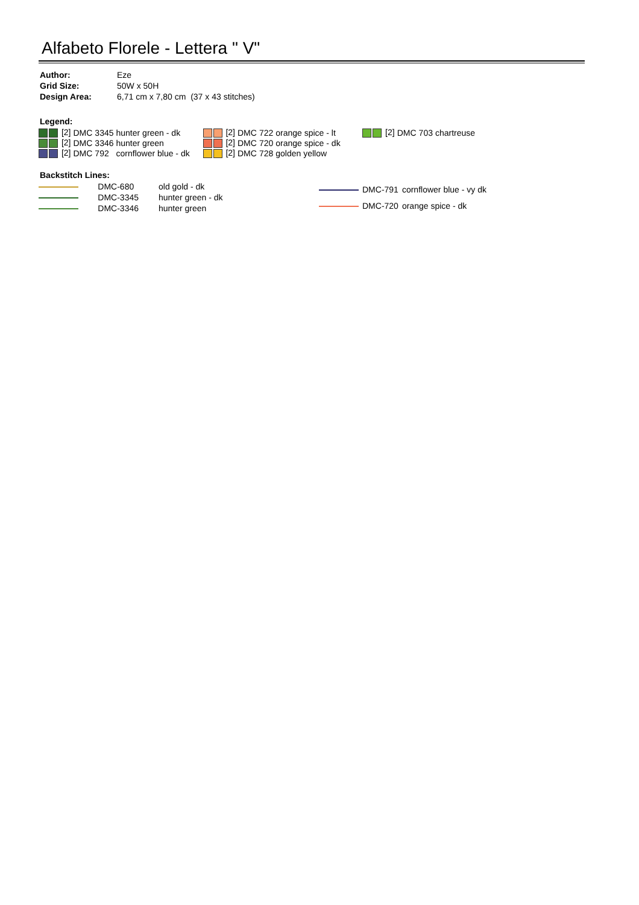Alfabeto Florele - Lettera " V"
| Author: | Eze |
| Grid Size: | 50W x 50H |
| Design Area: | 6,71 cm x 7,80 cm (37 x 43 stitches) |
Legend:
| [2] | DMC | 3345 | hunter green - dk | [2] | DMC | 722 | orange spice - lt | [2] | DMC | 703 | chartreuse |
| [2] | DMC | 3346 | hunter green | [2] | DMC | 720 | orange spice - dk | | | | |
| [2] | DMC | 792 | cornflower blue - dk | [2] | DMC | 728 | golden yellow | | | | |
Backstitch Lines:
| | DMC-680 | old gold - dk |
| | DMC-3345 | hunter green - dk |
| | DMC-3346 | hunter green |
| | DMC-791 | cornflower blue - vy dk |
| | DMC-720 | orange spice - dk |